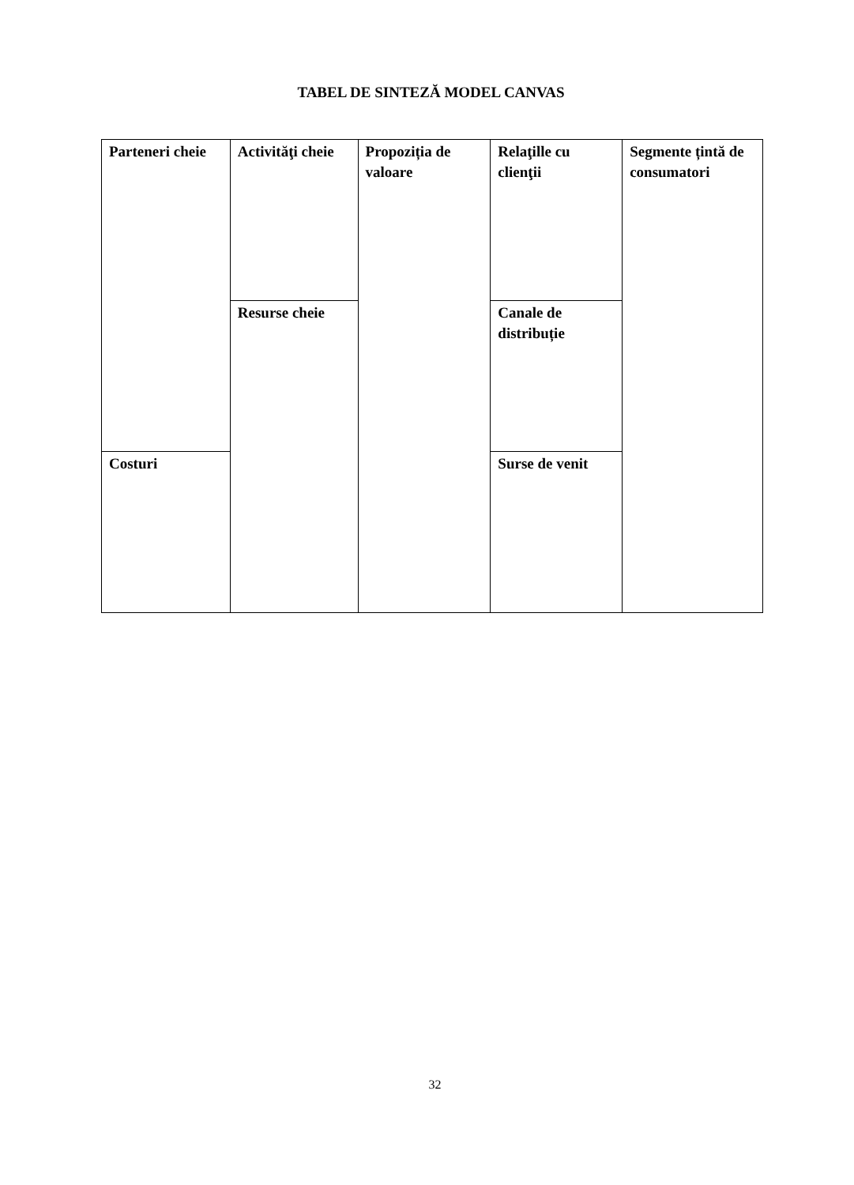TABEL DE SINTEZĂ MODEL CANVAS
| Parteneri cheie | Activităţi cheie | Propoziția de valoare | Relaţille cu clienţii | Segmente țintă de consumatori |
| | Resurse cheie | | Canale de distribuție | |
| Costuri | | | Surse de venit | |
32